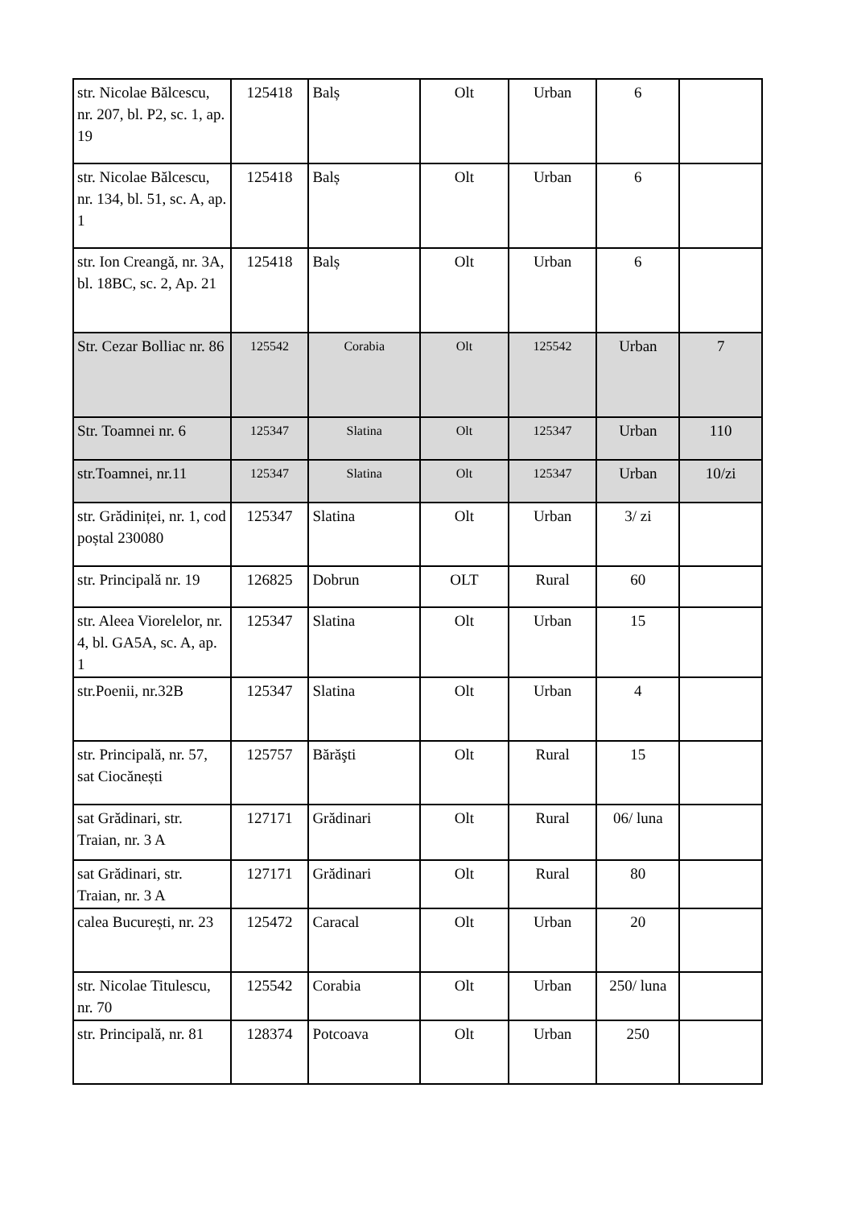| str. Nicolae Bălcescu, nr. 207, bl. P2, sc. 1, ap. 19 | 125418 | Balș | Olt | Urban | 6 | |
| str. Nicolae Bălcescu, nr. 134, bl. 51, sc. A, ap. 1 | 125418 | Balș | Olt | Urban | 6 | |
| str. Ion Creangă, nr. 3A, bl. 18BC, sc. 2, Ap. 21 | 125418 | Balș | Olt | Urban | 6 | |
| Str. Cezar Bolliac nr. 86 | 125542 | Corabia | Olt | 125542 | Urban | 7 |
| Str. Toamnei nr. 6 | 125347 | Slatina | Olt | 125347 | Urban | 110 |
| str.Toamnei, nr.11 | 125347 | Slatina | Olt | 125347 | Urban | 10/zi |
| str. Grădiniței, nr. 1, cod poștal 230080 | 125347 | Slatina | Olt | Urban | 3/ zi | |
| str. Principală nr. 19 | 126825 | Dobrun | OLT | Rural | 60 | |
| str. Aleea Viorelelor, nr. 4, bl. GA5A, sc. A, ap. 1 | 125347 | Slatina | Olt | Urban | 15 | |
| str.Poenii, nr.32B | 125347 | Slatina | Olt | Urban | 4 | |
| str. Principală, nr. 57, sat Ciocănești | 125757 | Bărăşti | Olt | Rural | 15 | |
| sat Grădinari, str. Traian, nr. 3 A | 127171 | Grădinari | Olt | Rural | 06/ luna | |
| sat Grădinari, str. Traian, nr. 3 A | 127171 | Grădinari | Olt | Rural | 80 | |
| calea București, nr. 23 | 125472 | Caracal | Olt | Urban | 20 | |
| str. Nicolae Titulescu, nr. 70 | 125542 | Corabia | Olt | Urban | 250/ luna | |
| str. Principală, nr. 81 | 128374 | Potcoava | Olt | Urban | 250 | |